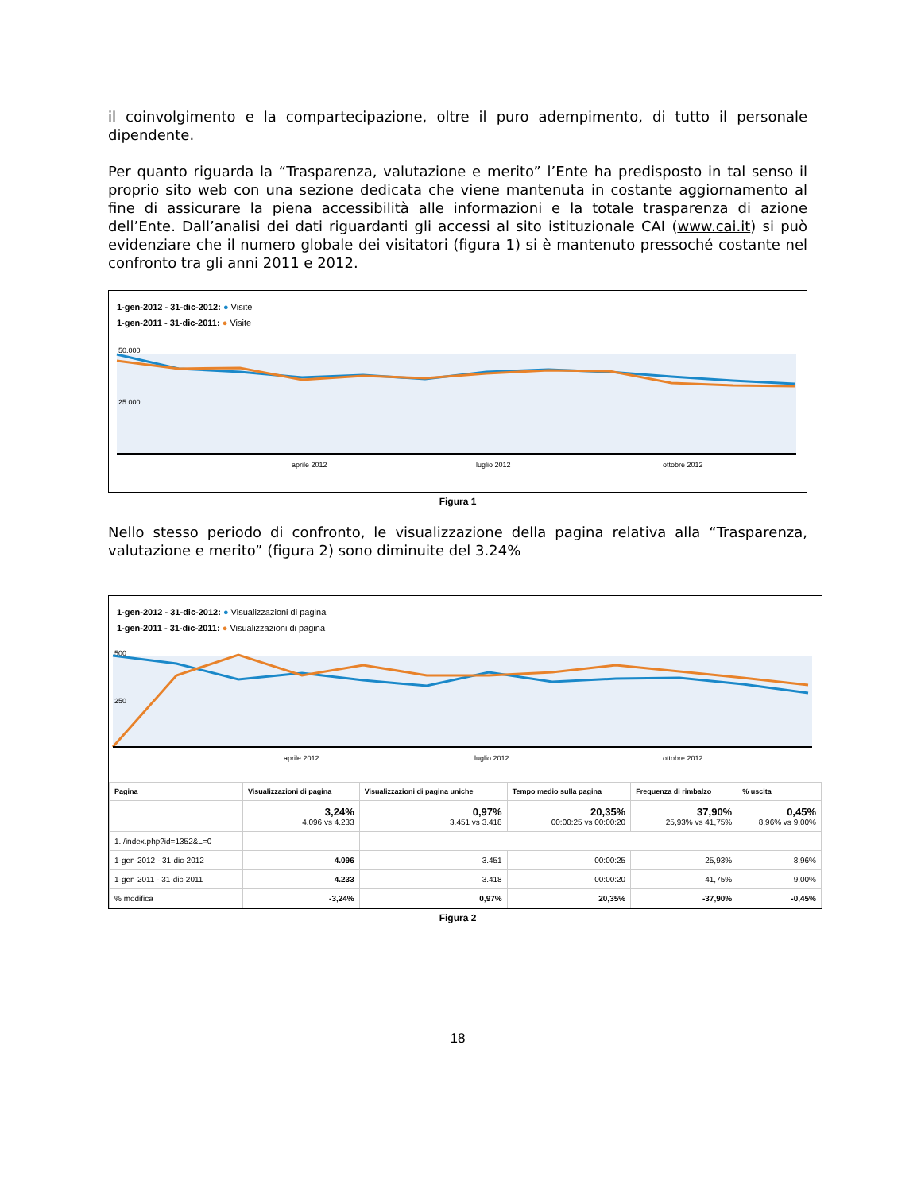il coinvolgimento e la compartecipazione, oltre il puro adempimento, di tutto il personale dipendente.
Per quanto riguarda la “Trasparenza, valutazione e merito” l’Ente ha predisposto in tal senso il proprio sito web con una sezione dedicata che viene mantenuta in costante aggiornamento al fine di assicurare la piena accessibilità alle informazioni e la totale trasparenza di azione dell’Ente. Dall’analisi dei dati riguardanti gli accessi al sito istituzionale CAI (www.cai.it) si può evidenziare che il numero globale dei visitatori (figura 1) si è mantenuto pressoché costante nel confronto tra gli anni 2011 e 2012.
1-gen-2012 - 31-dic-2012: ● Visite
1-gen-2011 - 31-dic-2011: ● Visite
50.000
25.000
aprile 2012
luglio 2012
ottobre 2012
Figura 1
Nello stesso periodo di confronto, le visualizzazione della pagina relativa alla “Trasparenza, valutazione e merito” (figura 2) sono diminuite del 3.24%
1-gen-2012 - 31-dic-2012: ● Visualizzazioni di pagina
1-gen-2011 - 31-dic-2011: ● Visualizzazioni di pagina
500
250
aprile 2012
luglio 2012
ottobre 2012
| Pagina | Visualizzazioni di pagina | Visualizzazioni di pagina uniche | Tempo medio sulla pagina | Frequenza di rimbalzo | % uscita |
| --- | --- | --- | --- | --- | --- |
| | 3,24% 4.096 vs 4.233 | 0,97% 3.451 vs 3.418 | 20,35% 00:00:25 vs 00:00:20 | 37,90% 25,93% vs 41,75% | 0,45% 8,96% vs 9,00% |
| 1. /index.php?id=1352&L=0 | | | | | |
| 1-gen-2012 - 31-dic-2012 | 4.096 | 3.451 | 00:00:25 | 25,93% | 8,96% |
| 1-gen-2011 - 31-dic-2011 | 4.233 | 3.418 | 00:00:20 | 41,75% | 9,00% |
| % modifica | -3,24% | 0,97% | 20,35% | -37,90% | -0,45% |
Figura 2
18